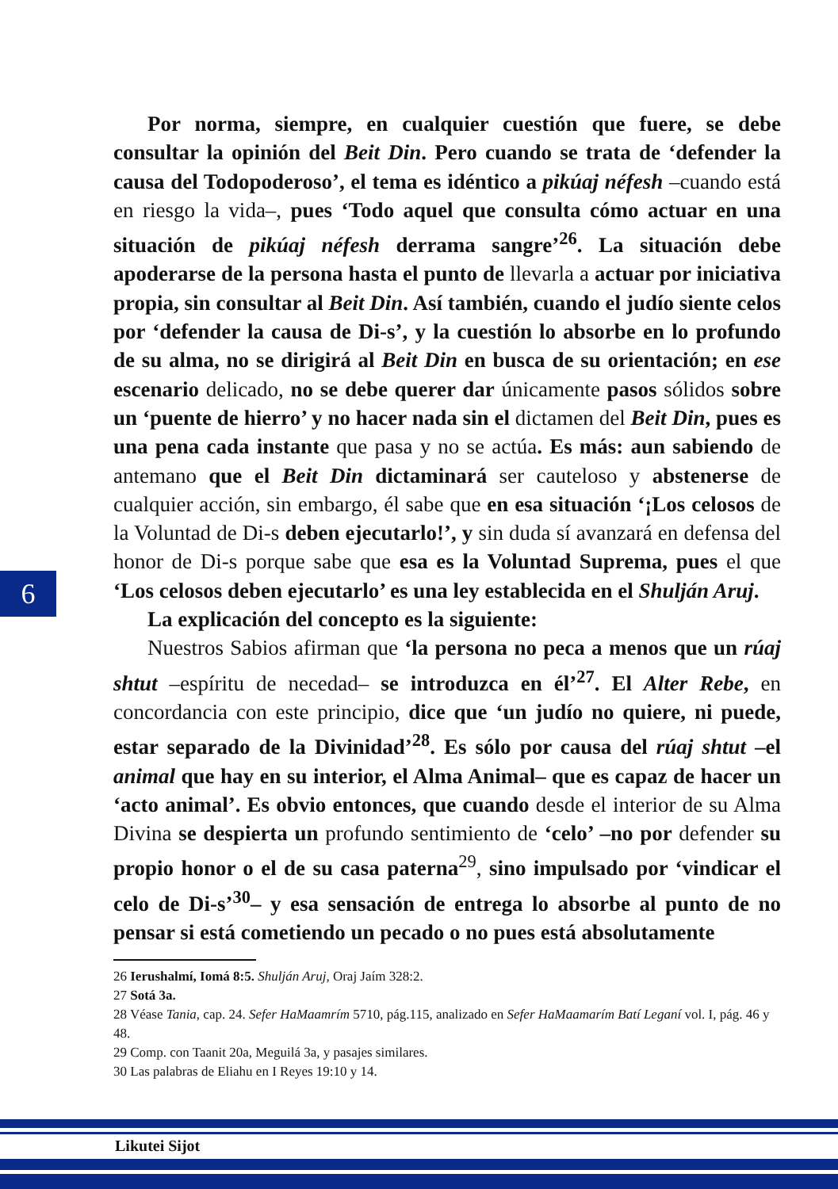Por norma, siempre, en cualquier cuestión que fuere, se debe consultar la opinión del Beit Din. Pero cuando se trata de ‘defender la causa del Todopoderoso’, el tema es idéntico a pikúaj néfesh –cuando está en riesgo la vida–, pues ‘Todo aquel que consulta cómo actuar en una situación de pikúaj néfesh derrama sangre’<sup>26</sup>. La situación debe apoderarse de la persona hasta el punto de llevarla a actuar por iniciativa propia, sin consultar al Beit Din. Así también, cuando el judío siente celos por ‘defender la causa de Di-s’, y la cuestión lo absorbe en lo profundo de su alma, no se dirigirá al Beit Din en busca de su orientación; en ese escenario delicado, no se debe querer dar únicamente pasos sólidos sobre un ‘puente de hierro’ y no hacer nada sin el dictamen del Beit Din, pues es una pena cada instante que pasa y no se actúa. Es más: aun sabiendo de antemano que el Beit Din dictaminará ser cauteloso y abstenerse de cualquier acción, sin embargo, él sabe que en esa situación ‘¡Los celosos de la Voluntad de Di-s deben ejecutarlo!’, y sin duda sí avanzará en defensa del honor de Di-s porque sabe que esa es la Voluntad Suprema, pues el que ‘Los celosos deben ejecutarlo’ es una ley establecida en el Shulján Aruj.
La explicación del concepto es la siguiente:
Nuestros Sabios afirman que ‘la persona no peca a menos que un rúaj shtut –espíritu de necedad– se introduzca en él’<sup>27</sup>. El Alter Rebe, en concordancia con este principio, dice que ‘un judío no quiere, ni puede, estar separado de la Divinidad’<sup>28</sup>. Es sólo por causa del rúaj shtut –el animal que hay en su interior, el Alma Animal– que es capaz de hacer un ‘acto animal’. Es obvio entonces, que cuando desde el interior de su Alma Divina se despierta un profundo sentimiento de ‘celo’ –no por defender su propio honor o el de su casa paterna<sup>29</sup>, sino impulsado por ‘vindicar el celo de Di-s’<sup>30</sup>– y esa sensación de entrega lo absorbe al punto de no pensar si está cometiendo un pecado o no pues está absolutamente
6
26 Ierushalmí, Iomá 8:5. Shulján Aruj, Oraj Jaím 328:2.
27 Sotá 3a.
28 Véase Tania, cap. 24. Sefer HaMaamrím 5710, pág.115, analizado en Sefer HaMaamarím Batí Leganí vol. I, pág. 46 y 48.
29 Comp. con Taanit 20a, Meguilá 3a, y pasajes similares.
30 Las palabras de Eliahu en I Reyes 19:10 y 14.
Likutei Sijot